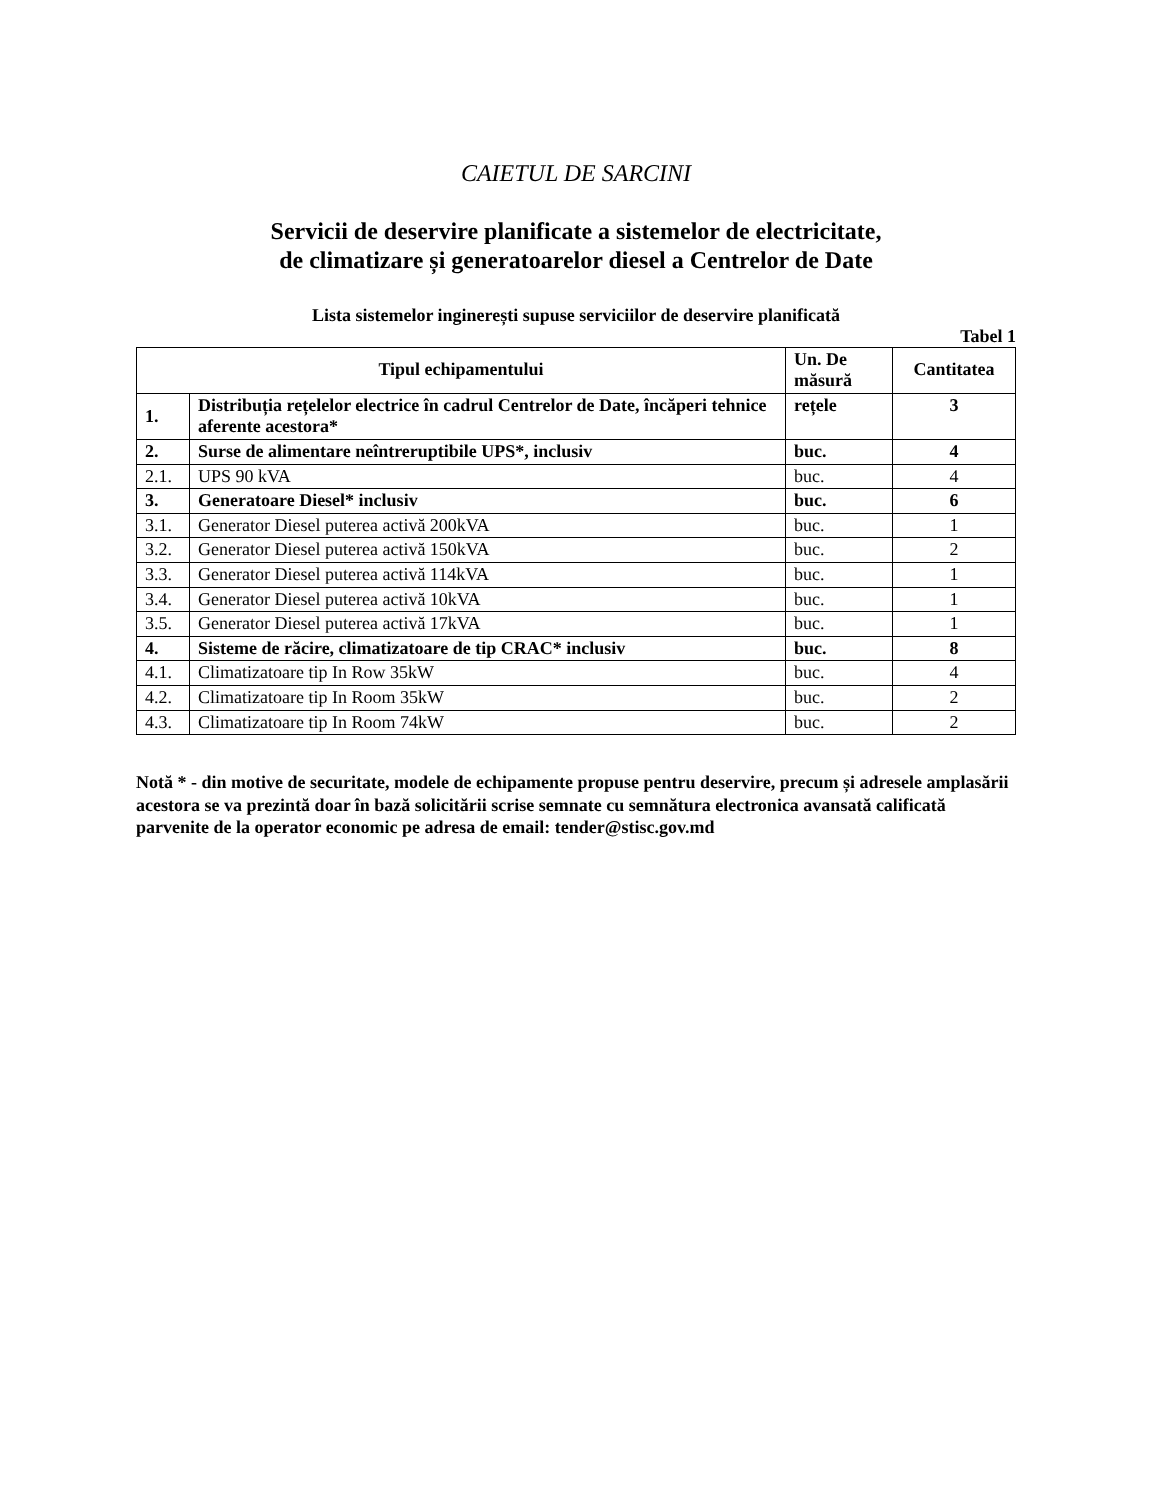CAIETUL DE SARCINI
Servicii de deservire planificate a sistemelor de electricitate,
de climatizare și generatoarelor diesel a Centrelor de Date
Lista sistemelor inginerești supuse serviciilor de deservire planificată
Tabel 1
| Tipul echipamentului | | Un. De măsură | Cantitatea |
| --- | --- | --- | --- |
| 1. | Distribuția rețelelor electrice în cadrul Centrelor de Date, încăperi tehnice aferente acestora* | rețele | 3 |
| 2. | Surse de alimentare neîntreruptibile UPS*, inclusiv | buc. | 4 |
| 2.1. | UPS 90 kVA | buc. | 4 |
| 3. | Generatoare Diesel* inclusiv | buc. | 6 |
| 3.1. | Generator Diesel puterea activă 200kVA | buc. | 1 |
| 3.2. | Generator Diesel puterea activă 150kVA | buc. | 2 |
| 3.3. | Generator Diesel puterea activă 114kVA | buc. | 1 |
| 3.4. | Generator Diesel puterea activă 10kVA | buc. | 1 |
| 3.5. | Generator Diesel puterea activă 17kVA | buc. | 1 |
| 4. | Sisteme de răcire, climatizatoare de tip CRAC* inclusiv | buc. | 8 |
| 4.1. | Climatizatoare tip In Row 35kW | buc. | 4 |
| 4.2. | Climatizatoare tip In Room 35kW | buc. | 2 |
| 4.3. | Climatizatoare tip In Room 74kW | buc. | 2 |
Notă * - din motive de securitate, modele de echipamente propuse pentru deservire, precum și adresele amplasării acestora se va prezintă doar în bază solicitării scrise semnate cu semnătura electronica avansată calificată parvenite de la operator economic pe adresa de email: tender@stisc.gov.md